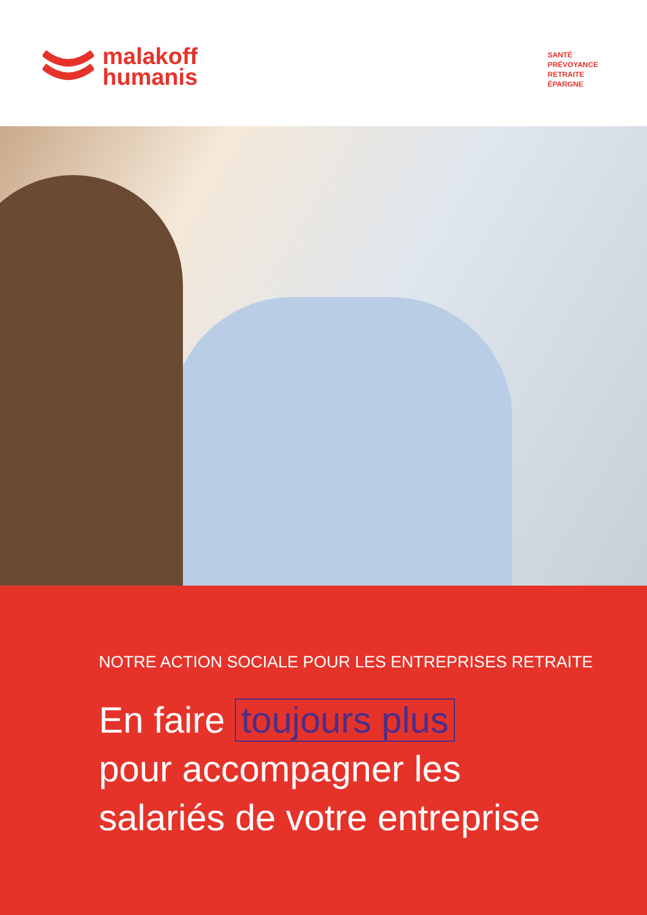malakoff
humanis
SANTÉ
PRÉVOYANCE
RETRAITE
ÉPARGNE
NOTRE ACTION SOCIALE POUR LES ENTREPRISES RETRAITE
En faire toujours plus
pour accompagner les
salariés de votre entreprise